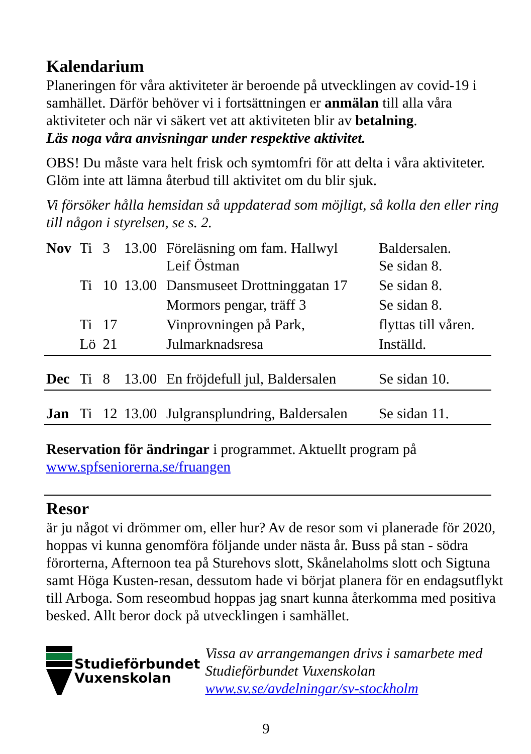Kalendarium
Planeringen för våra aktiviteter är beroende på utvecklingen av covid-19 i samhället. Därför behöver vi i fortsättningen er anmälan till alla våra aktiviteter och när vi säkert vet att aktiviteten blir av betalning.
Läs noga våra anvisningar under respektive aktivitet.
OBS! Du måste vara helt frisk och symtomfri för att delta i våra aktiviteter. Glöm inte att lämna återbud till aktivitet om du blir sjuk.
Vi försöker hålla hemsidan så uppdaterad som möjligt, så kolla den eller ring till någon i styrelsen, se s. 2.
| Nov | Ti | 3 | 13.00 | Föreläsning om fam. Hallwyl Leif Östman | Baldersalen. Se sidan 8. |
| | Ti | 10 | 13.00 | Dansmuseet Drottninggatan 17 | Se sidan 8. |
| | | | | Mormors pengar, träff 3 | Se sidan 8. |
| | Ti | 17 | | Vinprovningen på Park, | flyttas till våren. |
| | Lö | 21 | | Julmarknadsresa | Inställd. |
| Dec | Ti | 8 | 13.00 | En fröjdefull jul, Baldersalen | Se sidan 10. |
| Jan | Ti | 12 | 13.00 | Julgransplundring, Baldersalen | Se sidan 11. |
Reservation för ändringar i programmet. Aktuellt program på www.spfseniorerna.se/fruangen
Resor
är ju något vi drömmer om, eller hur? Av de resor som vi planerade för 2020, hoppas vi kunna genomföra följande under nästa år. Buss på stan - södra förorterna, Afternoon tea på Sturehovs slott, Skånelaholms slott och Sigtuna samt Höga Kusten-resan, dessutom hade vi börjat planera för en endagsutflykt till Arboga. Som reseombud hoppas jag snart kunna återkomma med positiva besked. Allt beror dock på utvecklingen i samhället.
Studieförbundet
Vuxenskolan
Vissa av arrangemangen drivs i samarbete med Studieförbundet Vuxenskolan
www.sv.se/avdelningar/sv-stockholm
9